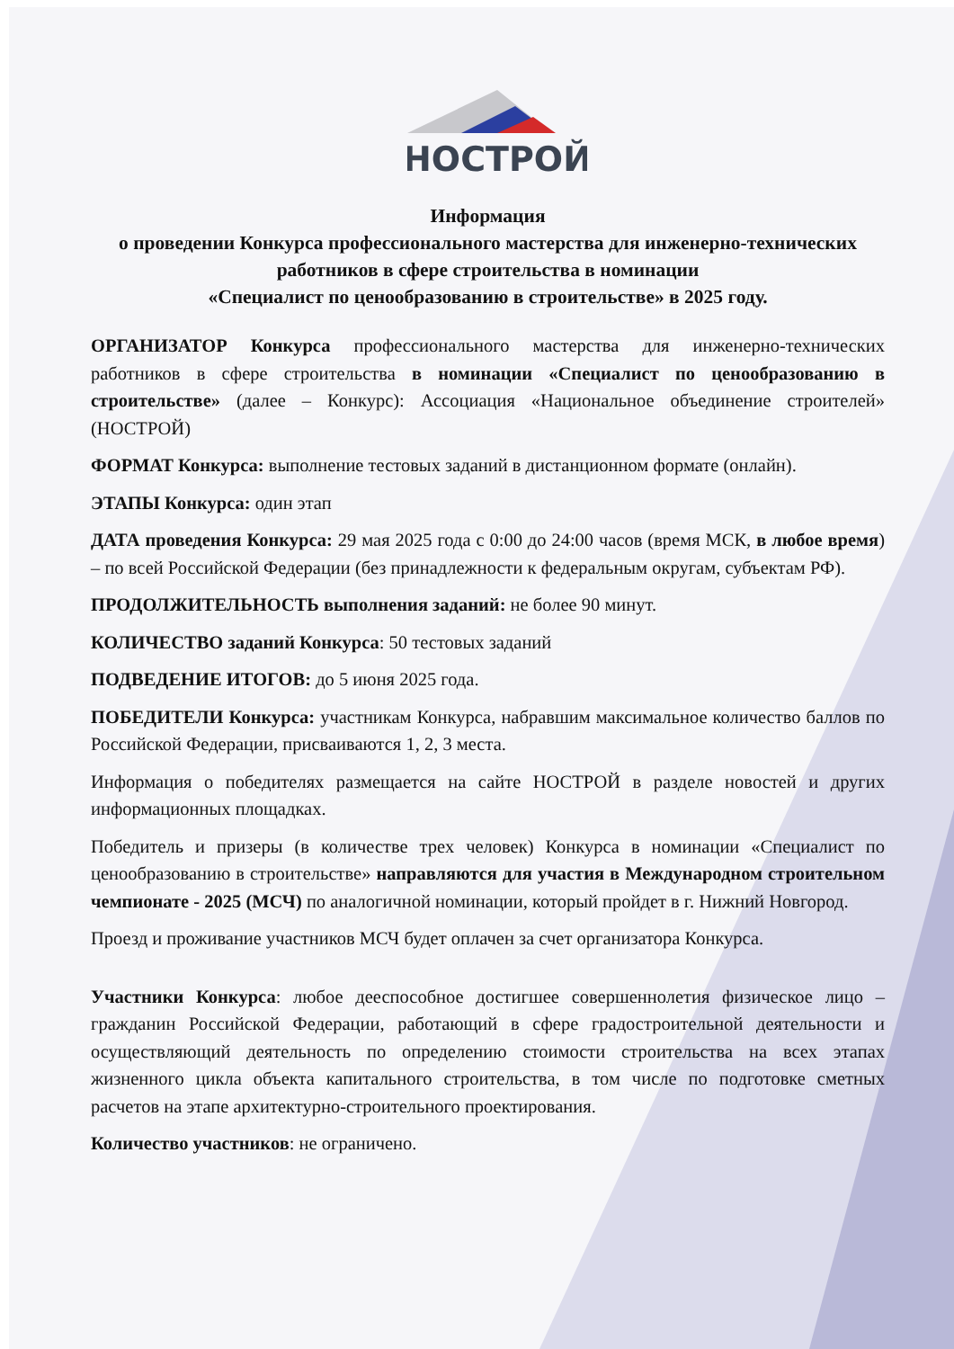НОСТРОЙ
Информация
о проведении Конкурса профессионального мастерства для инженерно-технических работников в сфере строительства в номинации
«Специалист по ценообразованию в строительстве» в 2025 году.
ОРГАНИЗАТОР Конкурса профессионального мастерства для инженерно-технических работников в сфере строительства в номинации «Специалист по ценообразованию в строительстве» (далее – Конкурс): Ассоциация «Национальное объединение строителей» (НОСТРОЙ)
ФОРМАТ Конкурса: выполнение тестовых заданий в дистанционном формате (онлайн).
ЭТАПЫ Конкурса: один этап
ДАТА проведения Конкурса: 29 мая 2025 года с 0:00 до 24:00 часов (время МСК, в любое время) – по всей Российской Федерации (без принадлежности к федеральным округам, субъектам РФ).
ПРОДОЛЖИТЕЛЬНОСТЬ выполнения заданий: не более 90 минут.
КОЛИЧЕСТВО заданий Конкурса: 50 тестовых заданий
ПОДВЕДЕНИЕ ИТОГОВ: до 5 июня 2025 года.
ПОБЕДИТЕЛИ Конкурса: участникам Конкурса, набравшим максимальное количество баллов по Российской Федерации, присваиваются 1, 2, 3 места.
Информация о победителях размещается на сайте НОСТРОЙ в разделе новостей и других информационных площадках.
Победитель и призеры (в количестве трех человек) Конкурса в номинации «Специалист по ценообразованию в строительстве» направляются для участия в Международном строительном чемпионате - 2025 (МСЧ) по аналогичной номинации, который пройдет в г. Нижний Новгород.
Проезд и проживание участников МСЧ будет оплачен за счет организатора Конкурса.
Участники Конкурса: любое дееспособное достигшее совершеннолетия физическое лицо – гражданин Российской Федерации, работающий в сфере градостроительной деятельности и осуществляющий деятельность по определению стоимости строительства на всех этапах жизненного цикла объекта капитального строительства, в том числе по подготовке сметных расчетов на этапе архитектурно-строительного проектирования.
Количество участников: не ограничено.